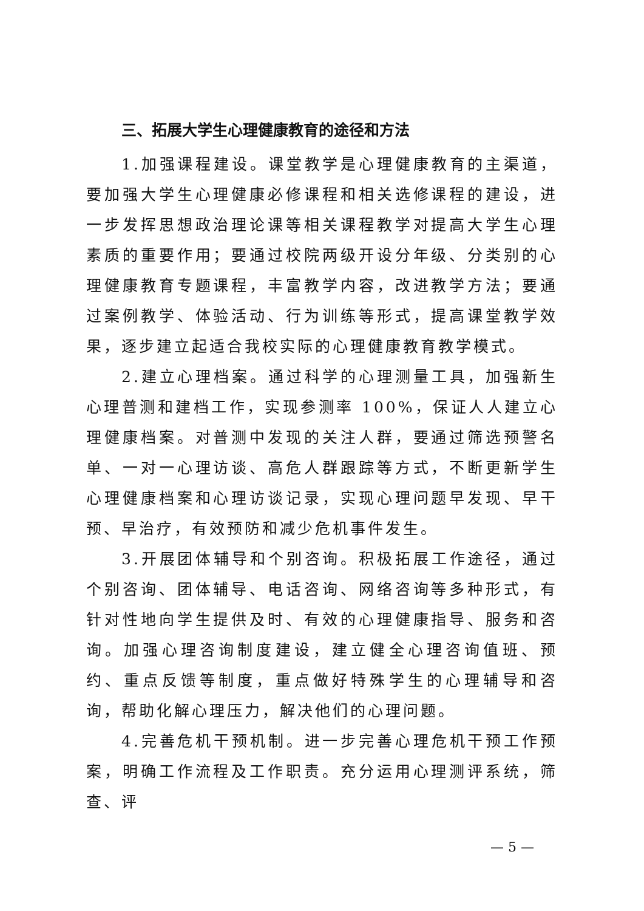三、拓展大学生心理健康教育的途径和方法
1.加强课程建设。课堂教学是心理健康教育的主渠道，要加强大学生心理健康必修课程和相关选修课程的建设，进一步发挥思想政治理论课等相关课程教学对提高大学生心理素质的重要作用；要通过校院两级开设分年级、分类别的心理健康教育专题课程，丰富教学内容，改进教学方法；要通过案例教学、体验活动、行为训练等形式，提高课堂教学效果，逐步建立起适合我校实际的心理健康教育教学模式。
2.建立心理档案。通过科学的心理测量工具，加强新生心理普测和建档工作，实现参测率 100%，保证人人建立心理健康档案。对普测中发现的关注人群，要通过筛选预警名单、一对一心理访谈、高危人群跟踪等方式，不断更新学生心理健康档案和心理访谈记录，实现心理问题早发现、早干预、早治疗，有效预防和减少危机事件发生。
3.开展团体辅导和个别咨询。积极拓展工作途径，通过个别咨询、团体辅导、电话咨询、网络咨询等多种形式，有针对性地向学生提供及时、有效的心理健康指导、服务和咨询。加强心理咨询制度建设，建立健全心理咨询值班、预约、重点反馈等制度，重点做好特殊学生的心理辅导和咨询，帮助化解心理压力，解决他们的心理问题。
4.完善危机干预机制。进一步完善心理危机干预工作预案，明确工作流程及工作职责。充分运用心理测评系统，筛查、评
— 5 —